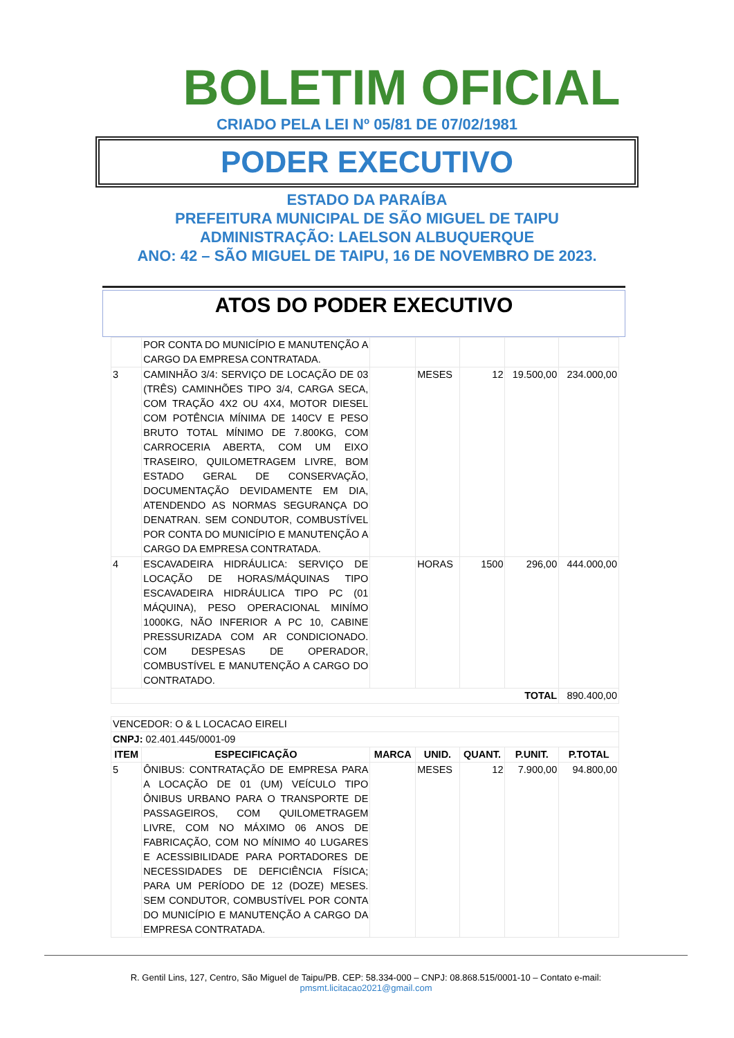BOLETIM OFICIAL
CRIADO PELA LEI Nº 05/81 DE 07/02/1981
PODER EXECUTIVO
ESTADO DA PARAÍBA
PREFEITURA MUNICIPAL DE SÃO MIGUEL DE TAIPU
ADMINISTRAÇÃO: LAELSON ALBUQUERQUE
ANO: 42 – SÃO MIGUEL DE TAIPU, 16 DE NOVEMBRO DE 2023.
ATOS DO PODER EXECUTIVO
| | POR CONTA DO MUNICÍPIO E MANUTENÇÃO A CARGO DA EMPRESA CONTRATADA. | | | | | |
| 3 | CAMINHÃO 3/4: SERVIÇO DE LOCAÇÃO DE 03 (TRÊS) CAMINHÕES TIPO 3/4, CARGA SECA, COM TRAÇÃO 4X2 OU 4X4, MOTOR DIESEL COM POTÊNCIA MÍNIMA DE 140CV E PESO BRUTO TOTAL MÍNIMO DE 7.800KG, COM CARROCERIA ABERTA, COM UM EIXO TRASEIRO, QUILOMETRAGEM LIVRE, BOM ESTADO GERAL DE CONSERVAÇÃO, DOCUMENTAÇÃO DEVIDAMENTE EM DIA, ATENDENDO AS NORMAS SEGURANÇA DO DENATRAN. SEM CONDUTOR, COMBUSTÍVEL POR CONTA DO MUNICÍPIO E MANUTENÇÃO A CARGO DA EMPRESA CONTRATADA. | | MESES | 12 | 19.500,00 | 234.000,00 |
| 4 | ESCAVADEIRA HIDRÁULICA: SERVIÇO DE LOCAÇÃO DE HORAS/MÁQUINAS TIPO ESCAVADEIRA HIDRÁULICA TIPO PC (01 MÁQUINA), PESO OPERACIONAL MINÍMO 1000KG, NÃO INFERIOR A PC 10, CABINE PRESSURIZADA COM AR CONDICIONADO. COM DESPESAS DE OPERADOR, COMBUSTÍVEL E MANUTENÇÃO A CARGO DO CONTRATADO. | | HORAS | 1500 | 296,00 | 444.000,00 |
| TOTAL | | | | | | 890.400,00 |
| VENCEDOR: O & L LOCACAO EIRELI | | | | | | |
| CNPJ: 02.401.445/0001-09 | | | | | | |
| ITEM | ESPECIFICAÇÃO | MARCA | UNID. | QUANT. | P.UNIT. | P.TOTAL |
| 5 | ÔNIBUS: CONTRATAÇÃO DE EMPRESA PARA A LOCAÇÃO DE 01 (UM) VEÍCULO TIPO ÔNIBUS URBANO PARA O TRANSPORTE DE PASSAGEIROS, COM QUILOMETRAGEM LIVRE, COM NO MÁXIMO 06 ANOS DE FABRICAÇÃO, COM NO MÍNIMO 40 LUGARES E ACESSIBILIDADE PARA PORTADORES DE NECESSIDADES DE DEFICIÊNCIA FÍSICA; PARA UM PERÍODO DE 12 (DOZE) MESES. SEM CONDUTOR, COMBUSTÍVEL POR CONTA DO MUNICÍPIO E MANUTENÇÃO A CARGO DA EMPRESA CONTRATADA. | | MESES | 12 | 7.900,00 | 94.800,00 |
R. Gentil Lins, 127, Centro, São Miguel de Taipu/PB. CEP: 58.334-000 – CNPJ: 08.868.515/0001-10 – Contato e-mail:
pmsmt.licitacao2021@gmail.com